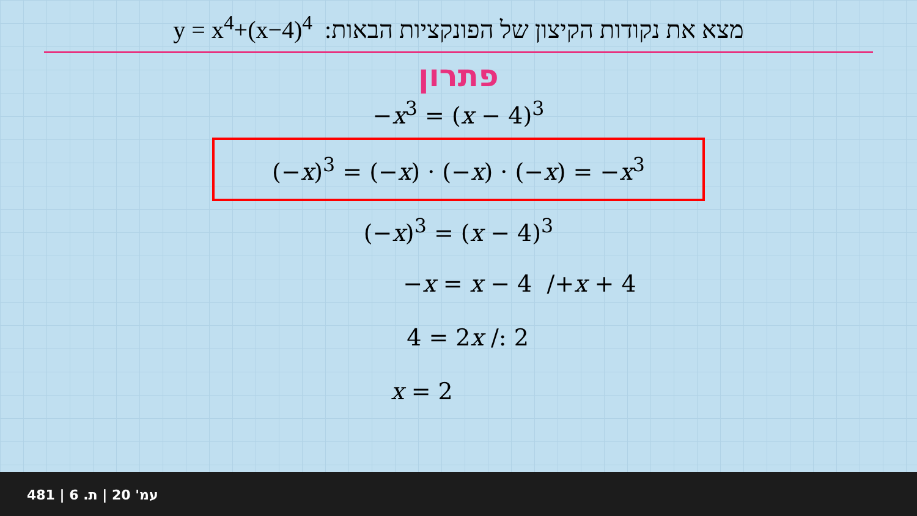y = x<sup>4</sup>+(x−4)<sup>4</sup> מצא את נקודות הקיצון של הפונקציות הבאות:
פתרון
−x<sup>3</sup> = (x − 4)<sup>3</sup>
(−x)<sup>3</sup> = (−x) · (−x) · (−x) = −x<sup>3</sup>
(−x)<sup>3</sup> = (x − 4)<sup>3</sup>
−x = x − 4 /+x + 4
4 = 2x /: 2
x = 2
481 | עמ' 20 | ת. 6